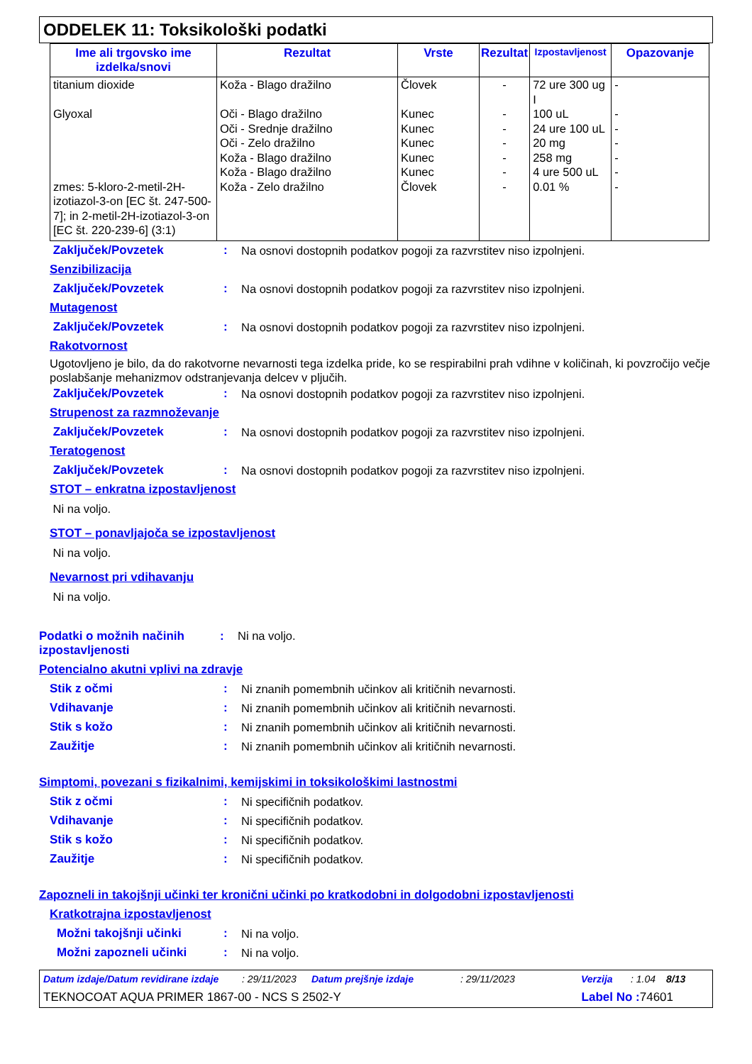ODDELEK 11: Toksikološki podatki
| Ime ali trgovsko ime izdelka/snovi | Rezultat | Vrste | Rezultat | Izpostavljenost | Opazovanje |
| --- | --- | --- | --- | --- | --- |
| titanium dioxide | Koža - Blago dražilno | Človek | - | 72 ure 300 ug I | - |
| Glyoxal | Oči - Blago dražilno | Kunec | - | 100 uL | - |
| | Oči - Srednje dražilno | Kunec | - | 24 ure 100 uL | - |
| | Oči - Zelo dražilno | Kunec | - | 20 mg | - |
| | Koža - Blago dražilno | Kunec | - | 258 mg | - |
| | Koža - Blago dražilno | Kunec | - | 4 ure 500 uL | - |
| zmes: 5-kloro-2-metil-2H-izotiazol-3-on [EC št. 247-500-7]; in 2-metil-2H-izotiazol-3-on [EC št. 220-239-6] (3:1) | Koža - Zelo dražilno | Človek | - | 0.01 % | - |
Zaključek/Povzetek: Na osnovi dostopnih podatkov pogoji za razvrstitev niso izpolnjeni.
Senzibilizacija
Zaključek/Povzetek: Na osnovi dostopnih podatkov pogoji za razvrstitev niso izpolnjeni.
Mutagenost
Zaključek/Povzetek: Na osnovi dostopnih podatkov pogoji za razvrstitev niso izpolnjeni.
Rakotvornost
Ugotovljeno je bilo, da do rakotvorne nevarnosti tega izdelka pride, ko se respirabilni prah vdihne v količinah, ki povzročijo večje poslabšanje mehanizmov odstranjevanja delcev v pljučih.
Zaključek/Povzetek: Na osnovi dostopnih podatkov pogoji za razvrstitev niso izpolnjeni.
Strupenost za razmnoževanje
Zaključek/Povzetek: Na osnovi dostopnih podatkov pogoji za razvrstitev niso izpolnjeni.
Teratogenost
Zaključek/Povzetek: Na osnovi dostopnih podatkov pogoji za razvrstitev niso izpolnjeni.
STOT – enkratna izpostavljenost
Ni na voljo.
STOT – ponavljajoča se izpostavljenost
Ni na voljo.
Nevarnost pri vdihavanju
Ni na voljo.
Podatki o možnih načinih izpostavljenosti: Ni na voljo.
Potencialno akutni vplivi na zdravje
Stik z očmi: Ni znanih pomembnih učinkov ali kritičnih nevarnosti.
Vdihavanje: Ni znanih pomembnih učinkov ali kritičnih nevarnosti.
Stik s kožo: Ni znanih pomembnih učinkov ali kritičnih nevarnosti.
Zaužitje: Ni znanih pomembnih učinkov ali kritičnih nevarnosti.
Simptomi, povezani s fizikalnimi, kemijskimi in toksikološkimi lastnostmi
Stik z očmi: Ni specifičnih podatkov.
Vdihavanje: Ni specifičnih podatkov.
Stik s kožo: Ni specifičnih podatkov.
Zaužitje: Ni specifičnih podatkov.
Zapozneli in takojšnji učinki ter kronični učinki po kratkodobni in dolgodobni izpostavljenosti
Kratkotrajna izpostavljenost
Možni takojšnji učinki: Ni na voljo.
Možni zapozneli učinki: Ni na voljo.
Datum izdaje/Datum revidirane izdaje: 29/11/2023 Datum prejšnje izdaje: 29/11/2023 Verzija: 1.04 8/13
TEKNOCOAT AQUA PRIMER 1867-00 - NCS S 2502-Y Label No : 74601